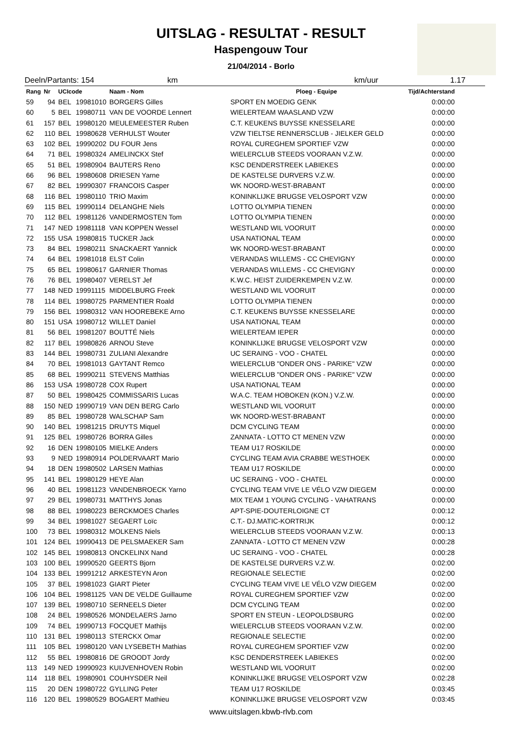UITSLAG - RESULTAT - RESULT
Haspengouw Tour
21/04/2014 - Borlo
Deeln/Partants: 154 km km/uur 1.17
| Rang | Nr | UCIcode | | Naam - Nom | Ploeg - Equipe | Tijd/Achterstand |
| --- | --- | --- | --- | --- | --- | --- |
| 59 | 94 | BEL | 19981010 | BORGERS Gilles | SPORT EN MOEDIG GENK | 0:00:00 |
| 60 | 5 | BEL | 19980711 | VAN DE VOORDE Lennert | WIELERTEAM WAASLAND VZW | 0:00:00 |
| 61 | 157 | BEL | 19980120 | MEULEMEESTER Ruben | C.T. KEUKENS BUYSSE KNESSELARE | 0:00:00 |
| 62 | 110 | BEL | 19980628 | VERHULST Wouter | VZW TIELTSE RENNERSCLUB - JIELKER GELD | 0:00:00 |
| 63 | 102 | BEL | 19990202 | DU FOUR Jens | ROYAL CUREGHEM SPORTIEF VZW | 0:00:00 |
| 64 | 71 | BEL | 19980324 | AMELINCKX Stef | WIELERCLUB STEEDS VOORAAN V.Z.W. | 0:00:00 |
| 65 | 51 | BEL | 19980904 | BAUTERS Reno | KSC DENDERSTREEK LABIEKES | 0:00:00 |
| 66 | 96 | BEL | 19980608 | DRIESEN Yarne | DE KASTELSE DURVERS V.Z.W. | 0:00:00 |
| 67 | 82 | BEL | 19990307 | FRANCOIS Casper | WK NOORD-WEST-BRABANT | 0:00:00 |
| 68 | 116 | BEL | 19980110 | TRIO Maxim | KONINKLIJKE BRUGSE VELOSPORT VZW | 0:00:00 |
| 69 | 115 | BEL | 19990114 | DELANGHE Niels | LOTTO OLYMPIA TIENEN | 0:00:00 |
| 70 | 112 | BEL | 19981126 | VANDERMOSTEN Tom | LOTTO OLYMPIA TIENEN | 0:00:00 |
| 71 | 147 | NED | 19981118 | VAN KOPPEN Wessel | WESTLAND WIL VOORUIT | 0:00:00 |
| 72 | 155 | USA | 19980815 | TUCKER Jack | USA NATIONAL TEAM | 0:00:00 |
| 73 | 84 | BEL | 19980211 | SNACKAERT Yannick | WK NOORD-WEST-BRABANT | 0:00:00 |
| 74 | 64 | BEL | 19981018 | ELST Colin | VERANDAS WILLEMS - CC CHEVIGNY | 0:00:00 |
| 75 | 65 | BEL | 19980617 | GARNIER Thomas | VERANDAS WILLEMS - CC CHEVIGNY | 0:00:00 |
| 76 | 76 | BEL | 19980407 | VERELST Jef | K.W.C. HEIST ZUIDERKEMPEN V.Z.W. | 0:00:00 |
| 77 | 148 | NED | 19991115 | MIDDELBURG Freek | WESTLAND WIL VOORUIT | 0:00:00 |
| 78 | 114 | BEL | 19980725 | PARMENTIER Roald | LOTTO OLYMPIA TIENEN | 0:00:00 |
| 79 | 156 | BEL | 19980312 | VAN HOOREBEKE Arno | C.T. KEUKENS BUYSSE KNESSELARE | 0:00:00 |
| 80 | 151 | USA | 19980712 | WILLET Daniel | USA NATIONAL TEAM | 0:00:00 |
| 81 | 56 | BEL | 19981207 | BOUTTÉ Niels | WIELERTEAM IEPER | 0:00:00 |
| 82 | 117 | BEL | 19980826 | ARNOU Steve | KONINKLIJKE BRUGSE VELOSPORT VZW | 0:00:00 |
| 83 | 144 | BEL | 19980731 | ZULIANI Alexandre | UC SERAING - VOO - CHATEL | 0:00:00 |
| 84 | 70 | BEL | 19981013 | GAYTANT Remco | WIELERCLUB "ONDER ONS - PARIKE" VZW | 0:00:00 |
| 85 | 68 | BEL | 19990211 | STEVENS Matthias | WIELERCLUB "ONDER ONS - PARIKE" VZW | 0:00:00 |
| 86 | 153 | USA | 19980728 | COX Rupert | USA NATIONAL TEAM | 0:00:00 |
| 87 | 50 | BEL | 19980425 | COMMISSARIS Lucas | W.A.C. TEAM HOBOKEN (KON.) V.Z.W. | 0:00:00 |
| 88 | 150 | NED | 19990719 | VAN DEN BERG Carlo | WESTLAND WIL VOORUIT | 0:00:00 |
| 89 | 85 | BEL | 19980728 | WALSCHAP Sam | WK NOORD-WEST-BRABANT | 0:00:00 |
| 90 | 140 | BEL | 19981215 | DRUYTS Miquel | DCM CYCLING TEAM | 0:00:00 |
| 91 | 125 | BEL | 19980726 | BORRA Gilles | ZANNATA - LOTTO CT MENEN VZW | 0:00:00 |
| 92 | 16 | DEN | 19980105 | MIELKE Anders | TEAM U17 ROSKILDE | 0:00:00 |
| 93 | 9 | NED | 19980914 | POLDERVAART Mario | CYCLING TEAM AVIA CRABBE WESTHOEK | 0:00:00 |
| 94 | 18 | DEN | 19980502 | LARSEN Mathias | TEAM U17 ROSKILDE | 0:00:00 |
| 95 | 141 | BEL | 19980129 | HEYE Alan | UC SERAING - VOO - CHATEL | 0:00:00 |
| 96 | 40 | BEL | 19981123 | VANDENBROECK Yarno | CYCLING TEAM VIVE LE VÉLO VZW DIEGEM | 0:00:00 |
| 97 | 29 | BEL | 19980731 | MATTHYS Jonas | MIX TEAM 1 YOUNG CYCLING - VAHATRANS | 0:00:00 |
| 98 | 88 | BEL | 19980223 | BERCKMOES Charles | APT-SPIE-DOUTERLOIGNE CT | 0:00:12 |
| 99 | 34 | BEL | 19981027 | SEGAERT Loïc | C.T.- DJ.MATIC-KORTRIJK | 0:00:12 |
| 100 | 73 | BEL | 19980312 | MOLKENS Niels | WIELERCLUB STEEDS VOORAAN V.Z.W. | 0:00:13 |
| 101 | 124 | BEL | 19990413 | DE PELSMAEKER Sam | ZANNATA - LOTTO CT MENEN VZW | 0:00:28 |
| 102 | 145 | BEL | 19980813 | ONCKELINX Nand | UC SERAING - VOO - CHATEL | 0:00:28 |
| 103 | 100 | BEL | 19990520 | GEERTS Bjorn | DE KASTELSE DURVERS V.Z.W. | 0:02:00 |
| 104 | 133 | BEL | 19991212 | ARKESTEYN Aron | REGIONALE SELECTIE | 0:02:00 |
| 105 | 37 | BEL | 19981023 | GIART Pieter | CYCLING TEAM VIVE LE VÉLO VZW DIEGEM | 0:02:00 |
| 106 | 104 | BEL | 19981125 | VAN DE VELDE Guillaume | ROYAL CUREGHEM SPORTIEF VZW | 0:02:00 |
| 107 | 139 | BEL | 19980710 | SERNEELS Dieter | DCM CYCLING TEAM | 0:02:00 |
| 108 | 24 | BEL | 19980526 | MONDELAERS Jarno | SPORT EN STEUN - LEOPOLDSBURG | 0:02:00 |
| 109 | 74 | BEL | 19990713 | FOCQUET Mathijs | WIELERCLUB STEEDS VOORAAN V.Z.W. | 0:02:00 |
| 110 | 131 | BEL | 19980113 | STERCKX Omar | REGIONALE SELECTIE | 0:02:00 |
| 111 | 105 | BEL | 19980120 | VAN LYSEBETH Mathias | ROYAL CUREGHEM SPORTIEF VZW | 0:02:00 |
| 112 | 55 | BEL | 19980816 | DE GROODT Jordy | KSC DENDERSTREEK LABIEKES | 0:02:00 |
| 113 | 149 | NED | 19990923 | KUIJVENHOVEN Robin | WESTLAND WIL VOORUIT | 0:02:00 |
| 114 | 118 | BEL | 19980901 | COUHYSDER Neil | KONINKLIJKE BRUGSE VELOSPORT VZW | 0:02:28 |
| 115 | 20 | DEN | 19980722 | GYLLING Peter | TEAM U17 ROSKILDE | 0:03:45 |
| 116 | 120 | BEL | 19980529 | BOGAERT Mathieu | KONINKLIJKE BRUGSE VELOSPORT VZW | 0:03:45 |
www.uitslagen.kbwb-rlvb.com